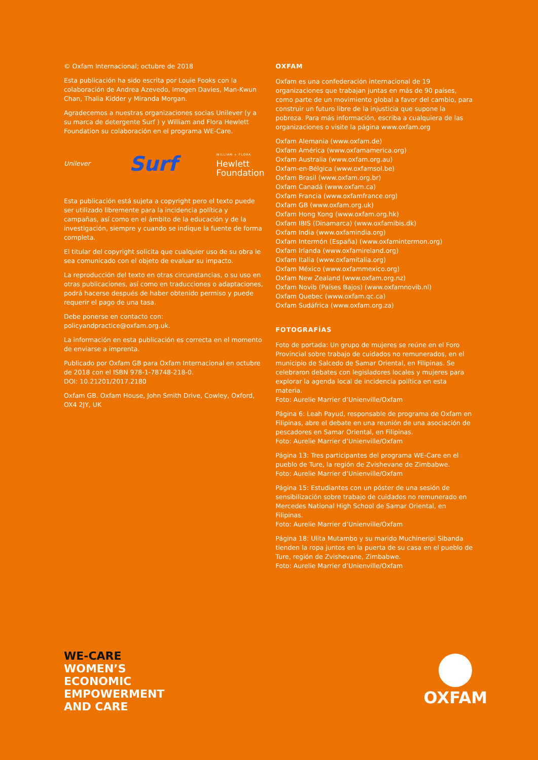© Oxfam Internacional; octubre de 2018
Esta publicación ha sido escrita por Louie Fooks con la colaboración de Andrea Azevedo, Imogen Davies, Man-Kwun Chan, Thalia Kidder y Miranda Morgan.
Agradecemos a nuestras organizaciones socias Unilever (y a su marca de detergente Surf ) y William and Flora Hewlett Foundation su colaboración en el programa WE-Care.
Unilever
Surf
WILLIAM + FLORA
Hewlett
Foundation
Esta publicación está sujeta a copyright pero el texto puede ser utilizado libremente para la incidencia política y campañas, así como en el ámbito de la educación y de la investigación, siempre y cuando se indique la fuente de forma completa.
El titular del copyright solicita que cualquier uso de su obra le sea comunicado con el objeto de evaluar su impacto.
La reproducción del texto en otras circunstancias, o su uso en otras publicaciones, así como en traducciones o adaptaciones, podrá hacerse después de haber obtenido permiso y puede requerir el pago de una tasa.
Debe ponerse en contacto con: policyandpractice@oxfam.org.uk.
La información en esta publicación es correcta en el momento de enviarse a imprenta.
Publicado por Oxfam GB para Oxfam Internacional en octubre de 2018 con el ISBN 978-1-78748-218-0.
DOI: 10.21201/2017.2180
Oxfam GB. Oxfam House, John Smith Drive, Cowley, Oxford, OX4 2JY, UK
OXFAM
Oxfam es una confederación internacional de 19 organizaciones que trabajan juntas en más de 90 países, como parte de un movimiento global a favor del cambio, para construir un futuro libre de la injusticia que supone la pobreza. Para más información, escriba a cualquiera de las organizaciones o visite la página www.oxfam.org
Oxfam Alemania (www.oxfam.de)
Oxfam América (www.oxfamamerica.org)
Oxfam Australia (www.oxfam.org.au)
Oxfam-en-Bélgica (www.oxfamsol.be)
Oxfam Brasil (www.oxfam.org.br)
Oxfam Canadá (www.oxfam.ca)
Oxfam Francia (www.oxfamfrance.org)
Oxfam GB (www.oxfam.org.uk)
Oxfam Hong Kong (www.oxfam.org.hk)
Oxfam IBIS (Dinamarca) (www.oxfamibis.dk)
Oxfam India (www.oxfamindia.org)
Oxfam Intermón (España) (www.oxfamintermon.org)
Oxfam Irlanda (www.oxfamireland.org)
Oxfam Italia (www.oxfamitalia.org)
Oxfam México (www.oxfammexico.org)
Oxfam New Zealand (www.oxfam.org.nz)
Oxfam Novib (Países Bajos) (www.oxfamnovib.nl)
Oxfam Quebec (www.oxfam.qc.ca)
Oxfam Sudáfrica (www.oxfam.org.za)
FOTOGRAFÍAS
Foto de portada: Un grupo de mujeres se reúne en el Foro Provincial sobre trabajo de cuidados no remunerados, en el municipio de Salcedo de Samar Oriental, en Filipinas. Se celebraron debates con legisladores locales y mujeres para explorar la agenda local de incidencia política en esta materia.
Foto: Aurelie Marrier d’Unienville/Oxfam
Página 6: Leah Payud, responsable de programa de Oxfam en Filipinas, abre el debate en una reunión de una asociación de pescadores en Samar Oriental, en Filipinas.
Foto: Aurelie Marrier d’Unienville/Oxfam
Página 13: Tres participantes del programa WE-Care en el pueblo de Ture, la región de Zvishevane de Zimbabwe.
Foto: Aurelie Marrier d’Unienville/Oxfam
Página 15: Estudiantes con un póster de una sesión de sensibilización sobre trabajo de cuidados no remunerado en Mercedes National High School de Samar Oriental, en Filipinas.
Foto: Aurelie Marrier d’Unienville/Oxfam
Página 18: Ulita Mutambo y su marido Muchineripi Sibanda tienden la ropa juntos en la puerta de su casa en el pueblo de Ture, región de Zvishevane, Zimbabwe.
Foto: Aurelie Marrier d’Unienville/Oxfam
WE-CARE
WOMEN’S
ECONOMIC
EMPOWERMENT
AND CARE
OXFAM